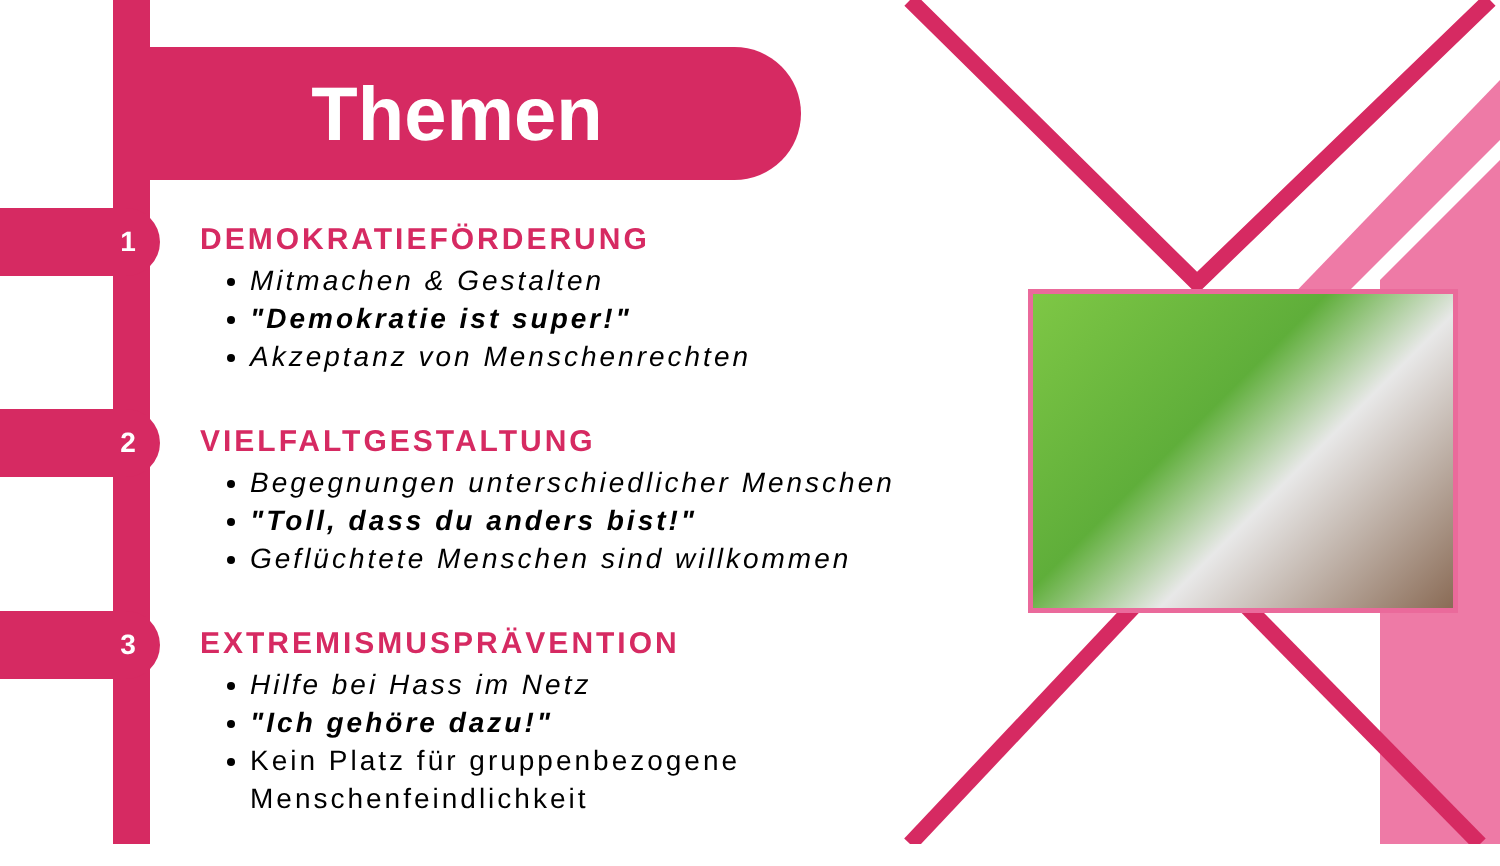Themen
1
2
3
DEMOKRATIEFÖRDERUNG
Mitmachen & Gestalten
"Demokratie ist super!"
Akzeptanz von Menschenrechten
VIELFALTGESTALTUNG
Begegnungen unterschiedlicher Menschen
"Toll, dass du anders bist!"
Geflüchtete Menschen sind willkommen
EXTREMISMUSPRÄVENTION
Hilfe bei Hass im Netz
"Ich gehöre dazu!"
Kein Platz für gruppenbezogene Menschenfeindlichkeit